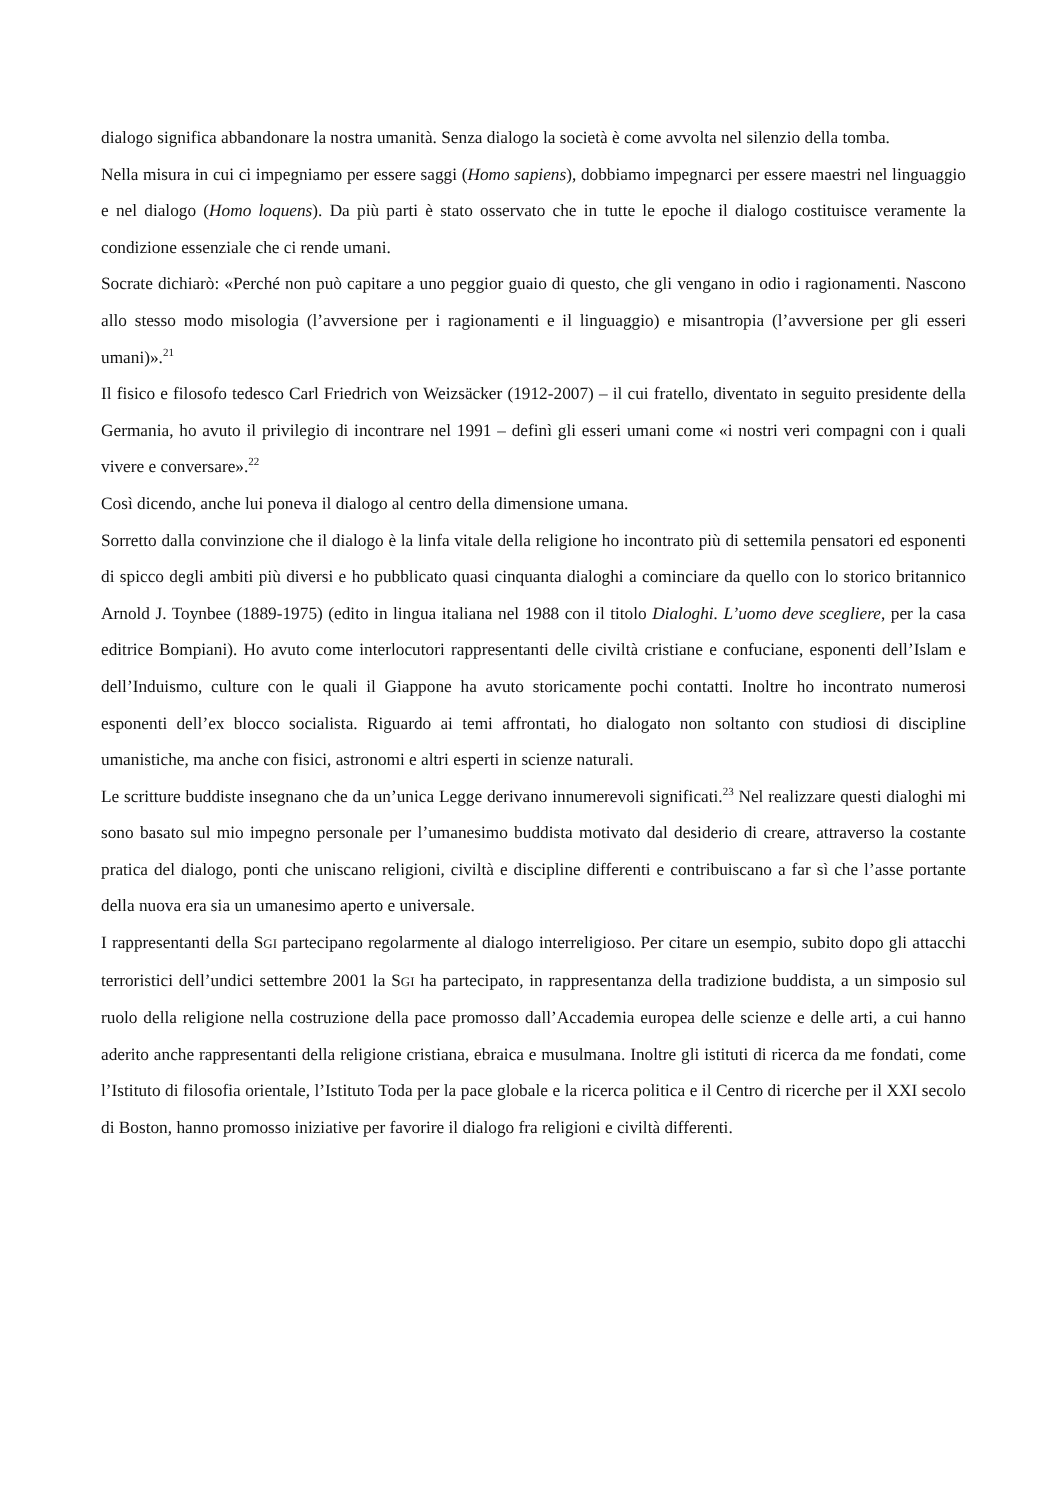dialogo significa abbandonare la nostra umanità. Senza dialogo la società è come avvolta nel silenzio della tomba.
Nella misura in cui ci impegniamo per essere saggi (Homo sapiens), dobbiamo impegnarci per essere maestri nel linguaggio e nel dialogo (Homo loquens). Da più parti è stato osservato che in tutte le epoche il dialogo costituisce veramente la condizione essenziale che ci rende umani.
Socrate dichiarò: «Perché non può capitare a uno peggior guaio di questo, che gli vengano in odio i ragionamenti. Nascono allo stesso modo misologia (l’avversione per i ragionamenti e il linguaggio) e misantropia (l’avversione per gli esseri umani)».<sup>21</sup>
Il fisico e filosofo tedesco Carl Friedrich von Weizsäcker (1912-2007) – il cui fratello, diventato in seguito presidente della Germania, ho avuto il privilegio di incontrare nel 1991 – definì gli esseri umani come «i nostri veri compagni con i quali vivere e conversare».<sup>22</sup>
Così dicendo, anche lui poneva il dialogo al centro della dimensione umana.
Sorretto dalla convinzione che il dialogo è la linfa vitale della religione ho incontrato più di settemila pensatori ed esponenti di spicco degli ambiti più diversi e ho pubblicato quasi cinquanta dialoghi a cominciare da quello con lo storico britannico Arnold J. Toynbee (1889-1975) (edito in lingua italiana nel 1988 con il titolo Dialoghi. L’uomo deve scegliere, per la casa editrice Bompiani). Ho avuto come interlocutori rappresentanti delle civiltà cristiane e confuciane, esponenti dell’Islam e dell’Induismo, culture con le quali il Giappone ha avuto storicamente pochi contatti. Inoltre ho incontrato numerosi esponenti dell’ex blocco socialista. Riguardo ai temi affrontati, ho dialogato non soltanto con studiosi di discipline umanistiche, ma anche con fisici, astronomi e altri esperti in scienze naturali.
Le scritture buddiste insegnano che da un’unica Legge derivano innumerevoli significati.<sup>23</sup> Nel realizzare questi dialoghi mi sono basato sul mio impegno personale per l’umanesimo buddista motivato dal desiderio di creare, attraverso la costante pratica del dialogo, ponti che uniscano religioni, civiltà e discipline differenti e contribuiscano a far sì che l’asse portante della nuova era sia un umanesimo aperto e universale.
I rappresentanti della SGI partecipano regolarmente al dialogo interreligioso. Per citare un esempio, subito dopo gli attacchi terroristici dell’undici settembre 2001 la SGI ha partecipato, in rappresentanza della tradizione buddista, a un simposio sul ruolo della religione nella costruzione della pace promosso dall’Accademia europea delle scienze e delle arti, a cui hanno aderito anche rappresentanti della religione cristiana, ebraica e musulmana. Inoltre gli istituti di ricerca da me fondati, come l’Istituto di filosofia orientale, l’Istituto Toda per la pace globale e la ricerca politica e il Centro di ricerche per il XXI secolo di Boston, hanno promosso iniziative per favorire il dialogo fra religioni e civiltà differenti.